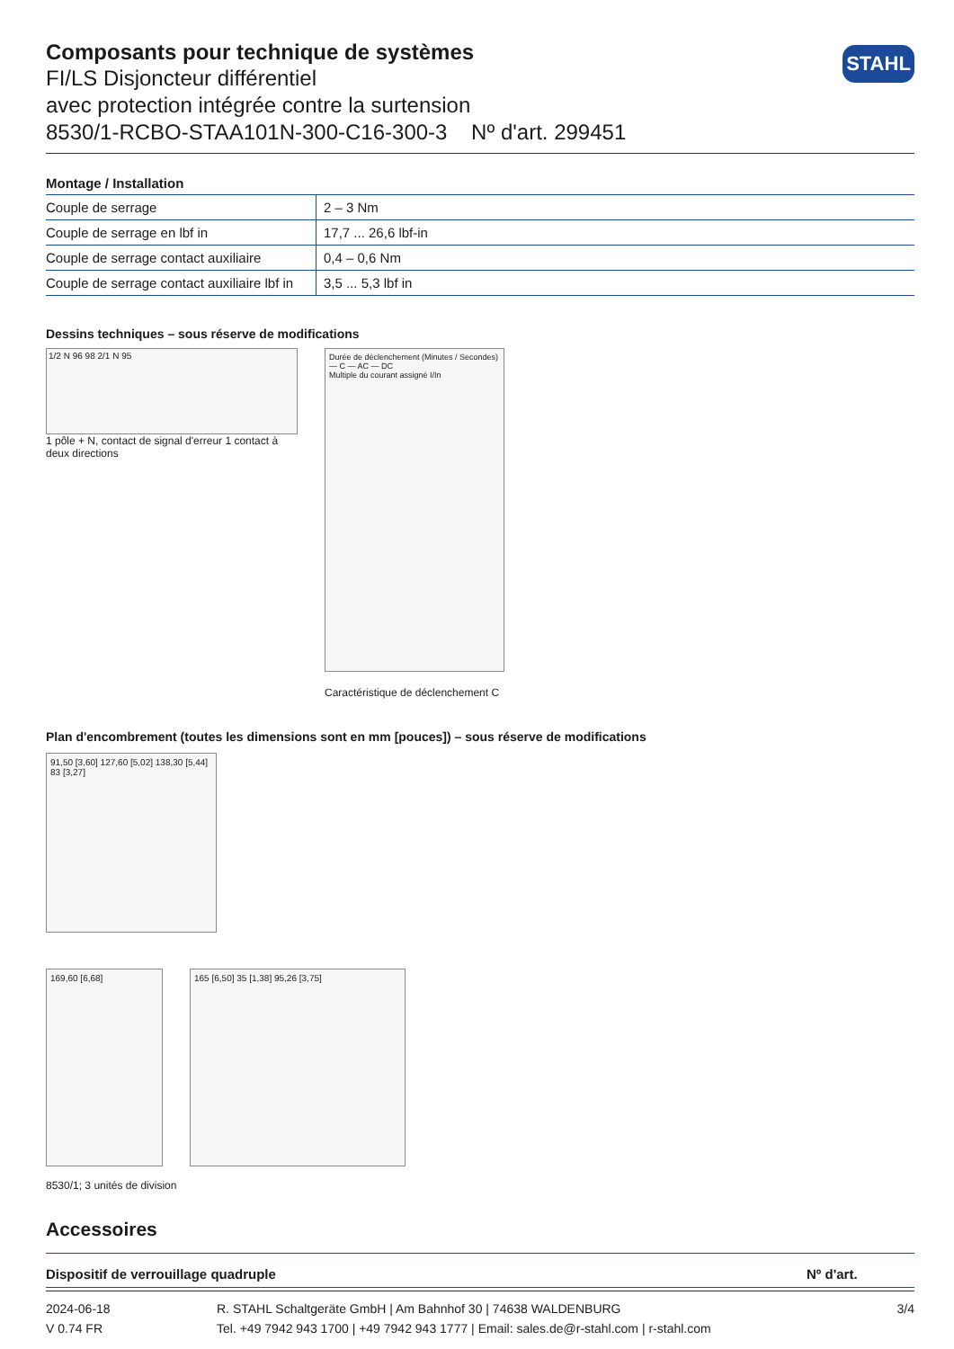STAHL
Composants pour technique de systèmes
FI/LS Disjoncteur différentiel
avec protection intégrée contre la surtension
8530/1-RCBO-STAA101N-300-C16-300-3 Nº d'art. 299451
Montage / Installation
| Couple de serrage | 2 – 3 Nm |
| Couple de serrage en lbf in | 17,7 ... 26,6 lbf-in |
| Couple de serrage contact auxiliaire | 0,4 – 0,6 Nm |
| Couple de serrage contact auxiliaire lbf in | 3,5 ... 5,3 lbf in |
Dessins techniques – sous réserve de modifications
1/2 N 96 98 2/1 N 95
1 pôle + N, contact de signal d'erreur 1 contact à deux directions
Durée de déclenchement (Minutes / Secondes) — C — AC — DC
Multiple du courant assigné I/In
Caractéristique de déclenchement C
Plan d'encombrement (toutes les dimensions sont en mm [pouces]) – sous réserve de modifications
91,50 [3,60] 127,60 [5,02] 138,30 [5,44]
83 [3,27]
169,60 [6,68] 165 [6,50] 35 [1,38] 95,26 [3,75]
8530/1; 3 unités de division
Accessoires
| Dispositif de verrouillage quadruple | Nº d'art. |
2024-06-18
V 0.74 FR
R. STAHL Schaltgeräte GmbH | Am Bahnhof 30 | 74638 WALDENBURG
Tel. +49 7942 943 1700 | +49 7942 943 1777 | Email: sales.de@r-stahl.com | r-stahl.com
3/4